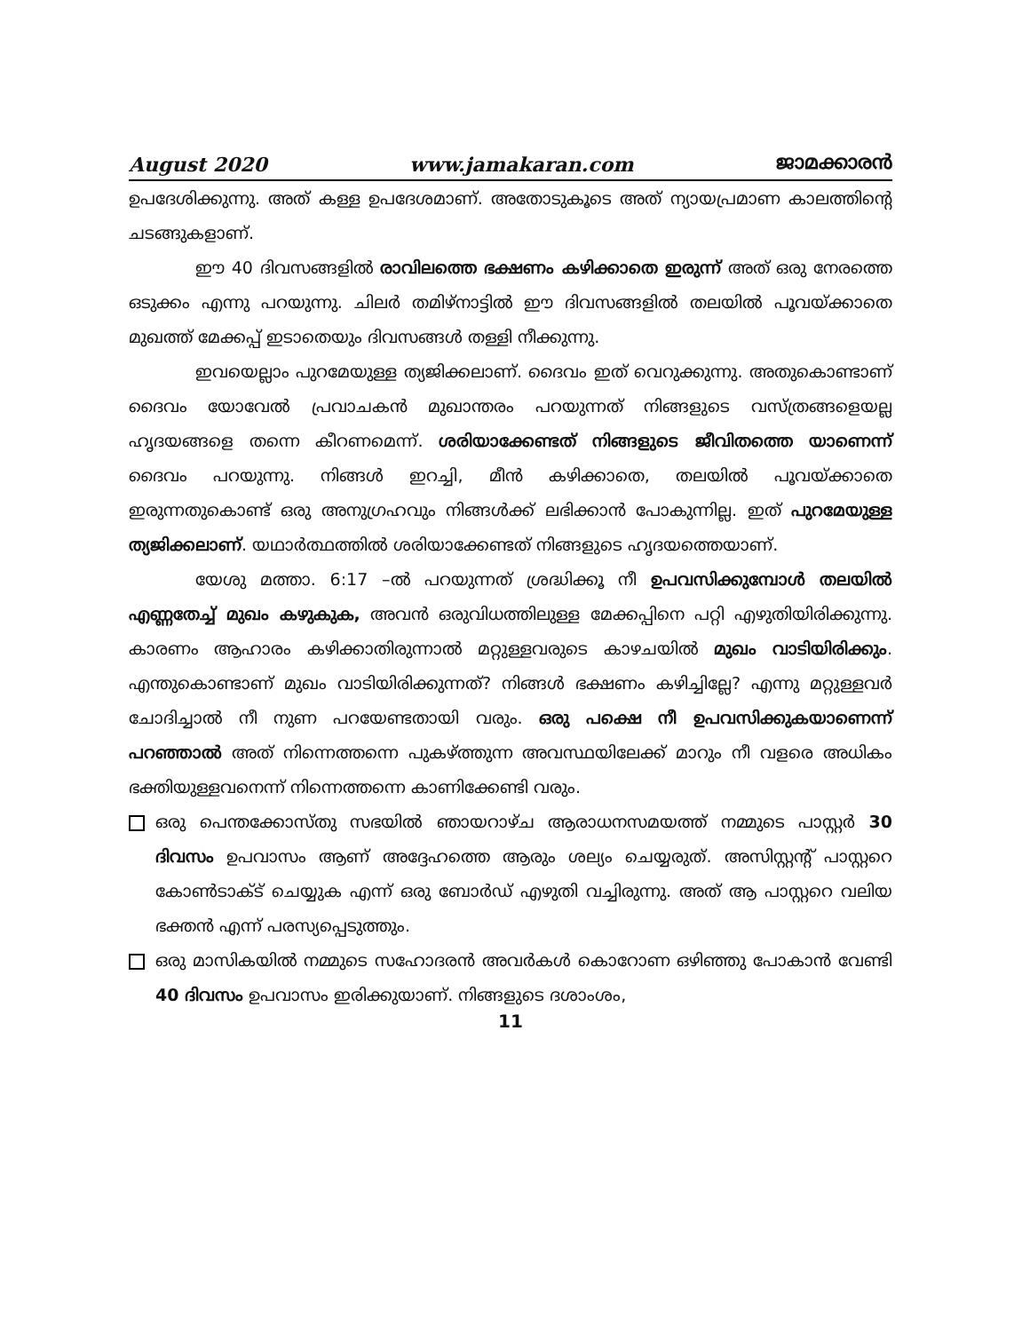August 2020 www.jamakaran.com ജാമക്കാരൻ
ഉപദേശിക്കുന്നു. അത് കള്ള ഉപദേശമാണ്. അതോടുകൂടെ അത് ന്യായപ്രമാണ കാലത്തിന്റെ ചടങ്ങുകളാണ്.
ഈ 40 ദിവസങ്ങളിൽ രാവിലത്തെ ഭക്ഷണം കഴിക്കാതെ ഇരുന്ന് അത് ഒരു നേരത്തെ ഒടുക്കം എന്നു പറയുന്നു. ചിലർ തമിഴ്നാട്ടിൽ ഈ ദിവസങ്ങളിൽ തലയിൽ പൂവയ്ക്കാതെ മുഖത്ത് മേക്കപ്പ് ഇടാതെയും ദിവസങ്ങൾ തള്ളി നീക്കുന്നു.
ഇവയെല്ലാം പുറമേയുള്ള ത്യജിക്കലാണ്. ദൈവം ഇത് വെറുക്കുന്നു. അതുകൊണ്ടാണ് ദൈവം യോവേൽ പ്രവാചകൻ മുഖാന്തരം പറയുന്നത് നിങ്ങളുടെ വസ്ത്രങ്ങളെയല്ല ഹൃദയങ്ങളെ തന്നെ കീറണമെന്ന്. ശരിയാക്കേണ്ടത് നിങ്ങളുടെ ജീവിതത്തെ യാണെന്ന് ദൈവം പറയുന്നു. നിങ്ങൾ ഇറച്ചി, മീൻ കഴിക്കാതെ, തലയിൽ പൂവയ്ക്കാതെ ഇരുന്നതുകൊണ്ട് ഒരു അനുഗ്രഹവും നിങ്ങൾക്ക് ലഭിക്കാൻ പോകുന്നില്ല. ഇത് പുറമേയുള്ള ത്യജിക്കലാണ്. യഥാർത്ഥത്തിൽ ശരിയാക്കേണ്ടത് നിങ്ങളുടെ ഹൃദയത്തെയാണ്.
യേശു മത്താ. 6:17 –ൽ പറയുന്നത് ശ്രദ്ധിക്കൂ നീ ഉപവസിക്കുമ്പോൾ തലയിൽ എണ്ണതേച്ച് മുഖം കഴുകുക, അവൻ ഒരുവിധത്തിലുള്ള മേക്കപ്പിനെ പറ്റി എഴുതിയിരിക്കുന്നു. കാരണം ആഹാരം കഴിക്കാതിരുന്നാൽ മറ്റുള്ളവരുടെ കാഴചയിൽ മുഖം വാടിയിരിക്കും. എന്തുകൊണ്ടാണ് മുഖം വാടിയിരിക്കുന്നത്? നിങ്ങൾ ഭക്ഷണം കഴിച്ചില്ലേ? എന്നു മറ്റുള്ളവർ ചോദിച്ചാൽ നീ നുണ പറയേണ്ടതായി വരും. ഒരു പക്ഷെ നീ ഉപവസിക്കുകയാണെന്ന് പറഞ്ഞാൽ അത് നിന്നെത്തന്നെ പുകഴ്ത്തുന്ന അവസ്ഥയിലേക്ക് മാറും നീ വളരെ അധികം ഭക്തിയുള്ളവനെന്ന് നിന്നെത്തന്നെ കാണിക്കേണ്ടി വരും.
ഒരു പെന്തക്കോസ്തു സഭയിൽ ഞായറാഴ്ച ആരാധനസമയത്ത് നമ്മുടെ പാസ്റ്റർ 30 ദിവസം ഉപവാസം ആണ് അദ്ദേഹത്തെ ആരും ശല്യം ചെയ്യരുത്. അസിസ്റ്റന്റ് പാസ്റ്ററെ കോൺടാക്ട് ചെയ്യുക എന്ന് ഒരു ബോർഡ് എഴുതി വച്ചിരുന്നു. അത് ആ പാസ്റ്ററെ വലിയ ഭക്തൻ എന്ന് പരസ്യപ്പെടുത്തും.
ഒരു മാസികയിൽ നമ്മുടെ സഹോദരൻ അവർകൾ കൊറോണ ഒഴിഞ്ഞു പോകാൻ വേണ്ടി 40 ദിവസം ഉപവാസം ഇരിക്കുയാണ്. നിങ്ങളുടെ ദശാംശം,
11